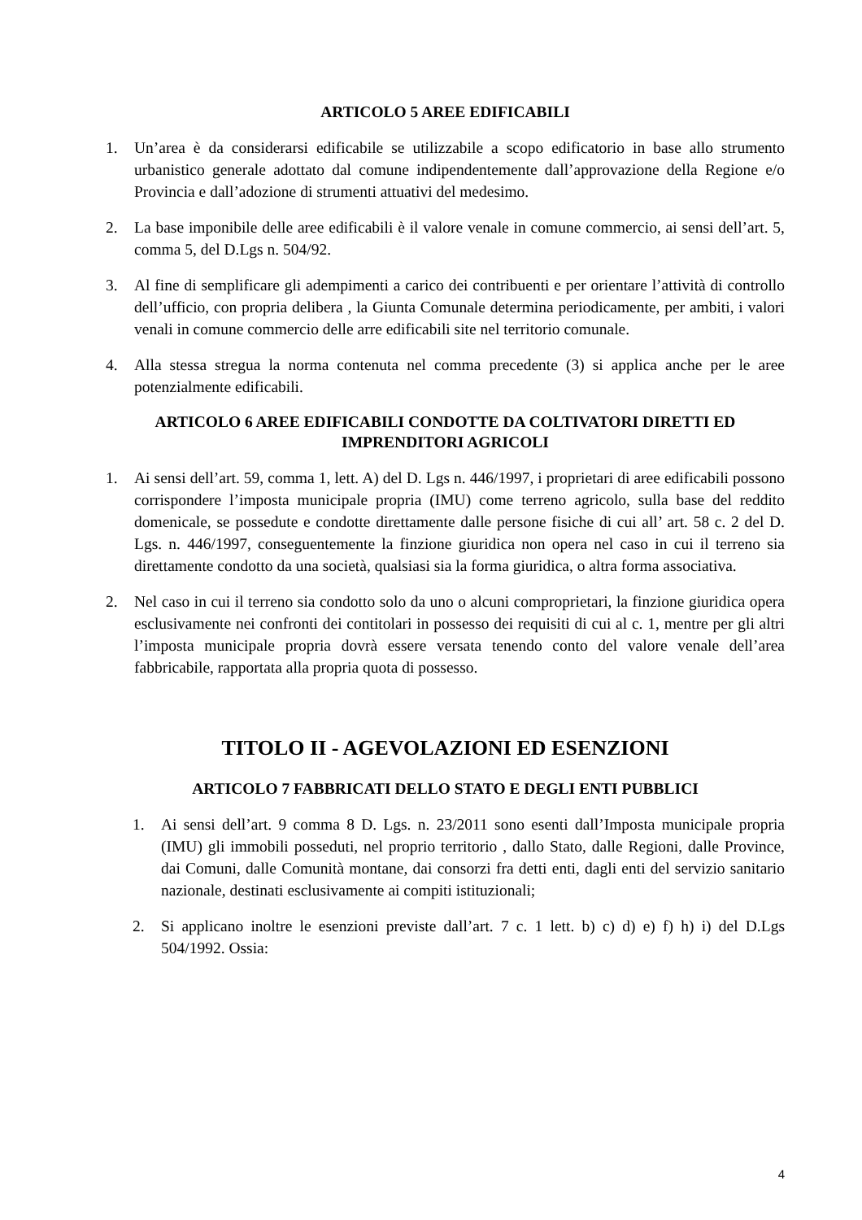ARTICOLO 5 AREE EDIFICABILI
1. Un’area è da considerarsi edificabile se utilizzabile a scopo edificatorio in base allo strumento urbanistico generale adottato dal comune indipendentemente dall’approvazione della Regione e/o Provincia e dall’adozione di strumenti attuativi del medesimo.
2. La base imponibile delle aree edificabili è il valore venale in comune commercio, ai sensi dell’art. 5, comma 5, del D.Lgs n. 504/92.
3. Al fine di semplificare gli adempimenti a carico dei contribuenti e per orientare l’attività di controllo dell’ufficio, con propria delibera , la Giunta Comunale determina periodicamente, per ambiti, i valori venali in comune commercio delle arre edificabili site nel territorio comunale.
4. Alla stessa stregua la norma contenuta nel comma precedente (3) si applica anche per le aree potenzialmente edificabili.
ARTICOLO 6 AREE EDIFICABILI CONDOTTE DA COLTIVATORI DIRETTI ED IMPRENDITORI AGRICOLI
1. Ai sensi dell’art. 59, comma 1, lett. A) del D. Lgs n. 446/1997, i proprietari di aree edificabili possono corrispondere l’imposta municipale propria (IMU) come terreno agricolo, sulla base del reddito domenicale, se possedute e condotte direttamente dalle persone fisiche di cui all’ art. 58 c. 2 del D. Lgs. n. 446/1997, conseguentemente la finzione giuridica non opera nel caso in cui il terreno sia direttamente condotto da una società, qualsiasi sia la forma giuridica, o altra forma associativa.
2. Nel caso in cui il terreno sia condotto solo da uno o alcuni comproprietari, la finzione giuridica opera esclusivamente nei confronti dei contitolari in possesso dei requisiti di cui al c. 1, mentre per gli altri l’imposta municipale propria dovrà essere versata tenendo conto del valore venale dell’area fabbricabile, rapportata alla propria quota di possesso.
TITOLO II - AGEVOLAZIONI ED ESENZIONI
ARTICOLO 7 FABBRICATI DELLO STATO E DEGLI ENTI PUBBLICI
1. Ai sensi dell’art. 9 comma 8 D. Lgs. n. 23/2011 sono esenti dall’Imposta municipale propria (IMU) gli immobili posseduti, nel proprio territorio , dallo Stato, dalle Regioni, dalle Province, dai Comuni, dalle Comunità montane, dai consorzi fra detti enti, dagli enti del servizio sanitario nazionale, destinati esclusivamente ai compiti istituzionali;
2. Si applicano inoltre le esenzioni previste dall’art. 7 c. 1 lett. b) c) d) e) f) h) i) del D.Lgs 504/1992. Ossia:
4